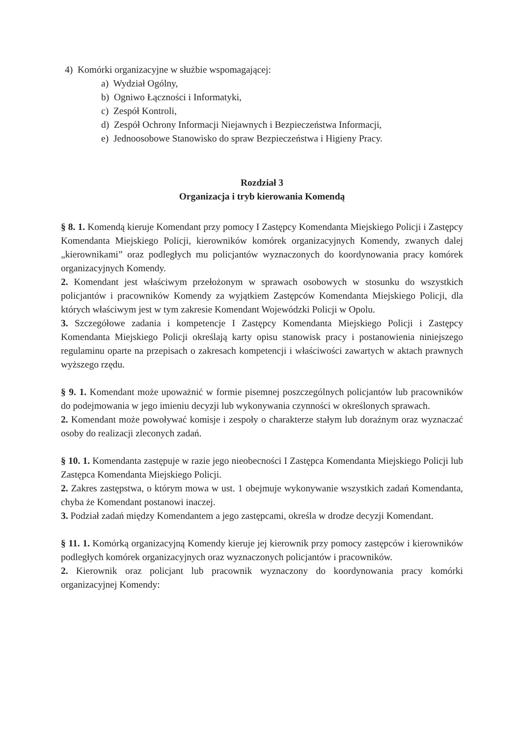4) Komórki organizacyjne w służbie wspomagającej:
a) Wydział Ogólny,
b) Ogniwo Łączności i Informatyki,
c) Zespół Kontroli,
d) Zespół Ochrony Informacji Niejawnych i Bezpieczeństwa Informacji,
e) Jednoosobowe Stanowisko do spraw Bezpieczeństwa i Higieny Pracy.
Rozdział 3
Organizacja i tryb kierowania Komendą
§ 8. 1. Komendą kieruje Komendant przy pomocy I Zastępcy Komendanta Miejskiego Policji i Zastępcy Komendanta Miejskiego Policji, kierowników komórek organizacyjnych Komendy, zwanych dalej „kierownikami” oraz podległych mu policjantów wyznaczonych do koordynowania pracy komórek organizacyjnych Komendy.
2. Komendant jest właściwym przełożonym w sprawach osobowych w stosunku do wszystkich policjantów i pracowników Komendy za wyjątkiem Zastępców Komendanta Miejskiego Policji, dla których właściwym jest w tym zakresie Komendant Wojewódzki Policji w Opolu.
3. Szczegółowe zadania i kompetencje I Zastępcy Komendanta Miejskiego Policji i Zastępcy Komendanta Miejskiego Policji określają karty opisu stanowisk pracy i postanowienia niniejszego regulaminu oparte na przepisach o zakresach kompetencji i właściwości zawartych w aktach prawnych wyższego rzędu.
§ 9. 1. Komendant może upoważnić w formie pisemnej poszczególnych policjantów lub pracowników do podejmowania w jego imieniu decyzji lub wykonywania czynności w określonych sprawach.
2. Komendant może powoływać komisje i zespoły o charakterze stałym lub doraźnym oraz wyznaczać osoby do realizacji zleconych zadań.
§ 10. 1. Komendanta zastępuje w razie jego nieobecności I Zastępca Komendanta Miejskiego Policji lub Zastępca Komendanta Miejskiego Policji.
2. Zakres zastępstwa, o którym mowa w ust. 1 obejmuje wykonywanie wszystkich zadań Komendanta, chyba że Komendant postanowi inaczej.
3. Podział zadań między Komendantem a jego zastępcami, określa w drodze decyzji Komendant.
§ 11. 1. Komórką organizacyjną Komendy kieruje jej kierownik przy pomocy zastępców i kierowników podległych komórek organizacyjnych oraz wyznaczonych policjantów i pracowników.
2. Kierownik oraz policjant lub pracownik wyznaczony do koordynowania pracy komórki organizacyjnej Komendy: